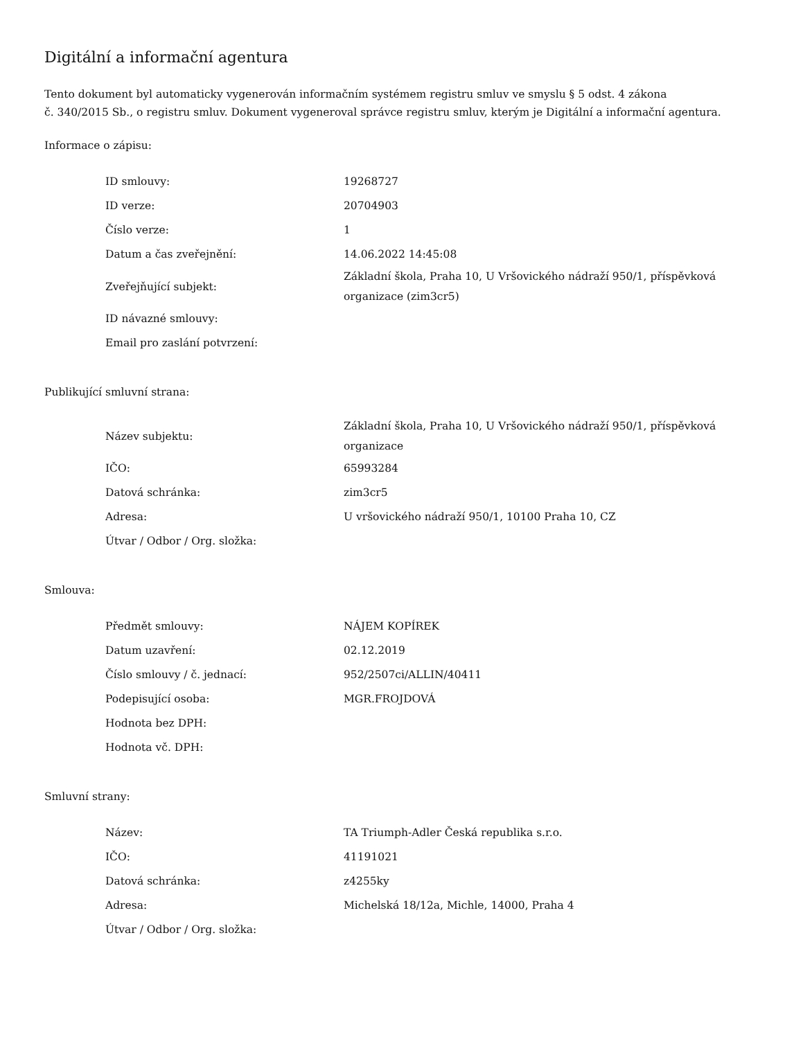Digitální a informační agentura
Tento dokument byl automaticky vygenerován informačním systémem registru smluv ve smyslu § 5 odst. 4 zákona
č. 340/2015 Sb., o registru smluv. Dokument vygeneroval správce registru smluv, kterým je Digitální a informační agentura.
Informace o zápisu:
| ID smlouvy: | 19268727 |
| ID verze: | 20704903 |
| Číslo verze: | 1 |
| Datum a čas zveřejnění: | 14.06.2022 14:45:08 |
| Zveřejňující subjekt: | Základní škola, Praha 10, U Vršovického nádraží 950/1, příspěvková organizace (zim3cr5) |
| ID návazné smlouvy: | |
| Email pro zaslání potvrzení: | |
Publikující smluvní strana:
| Název subjektu: | Základní škola, Praha 10, U Vršovického nádraží 950/1, příspěvková organizace |
| IČO: | 65993284 |
| Datová schránka: | zim3cr5 |
| Adresa: | U vršovického nádraží 950/1, 10100 Praha 10, CZ |
| Útvar / Odbor / Org. složka: | |
Smlouva:
| Předmět smlouvy: | NÁJEM KOPÍREK |
| Datum uzavření: | 02.12.2019 |
| Číslo smlouvy / č. jednací: | 952/2507ci/ALLIN/40411 |
| Podepisující osoba: | MGR.FROJDOVÁ |
| Hodnota bez DPH: | |
| Hodnota vč. DPH: | |
Smluvní strany:
| Název: | TA Triumph-Adler Česká republika s.r.o. |
| IČO: | 41191021 |
| Datová schránka: | z4255ky |
| Adresa: | Michelská 18/12a, Michle, 14000, Praha 4 |
| Útvar / Odbor / Org. složka: | |